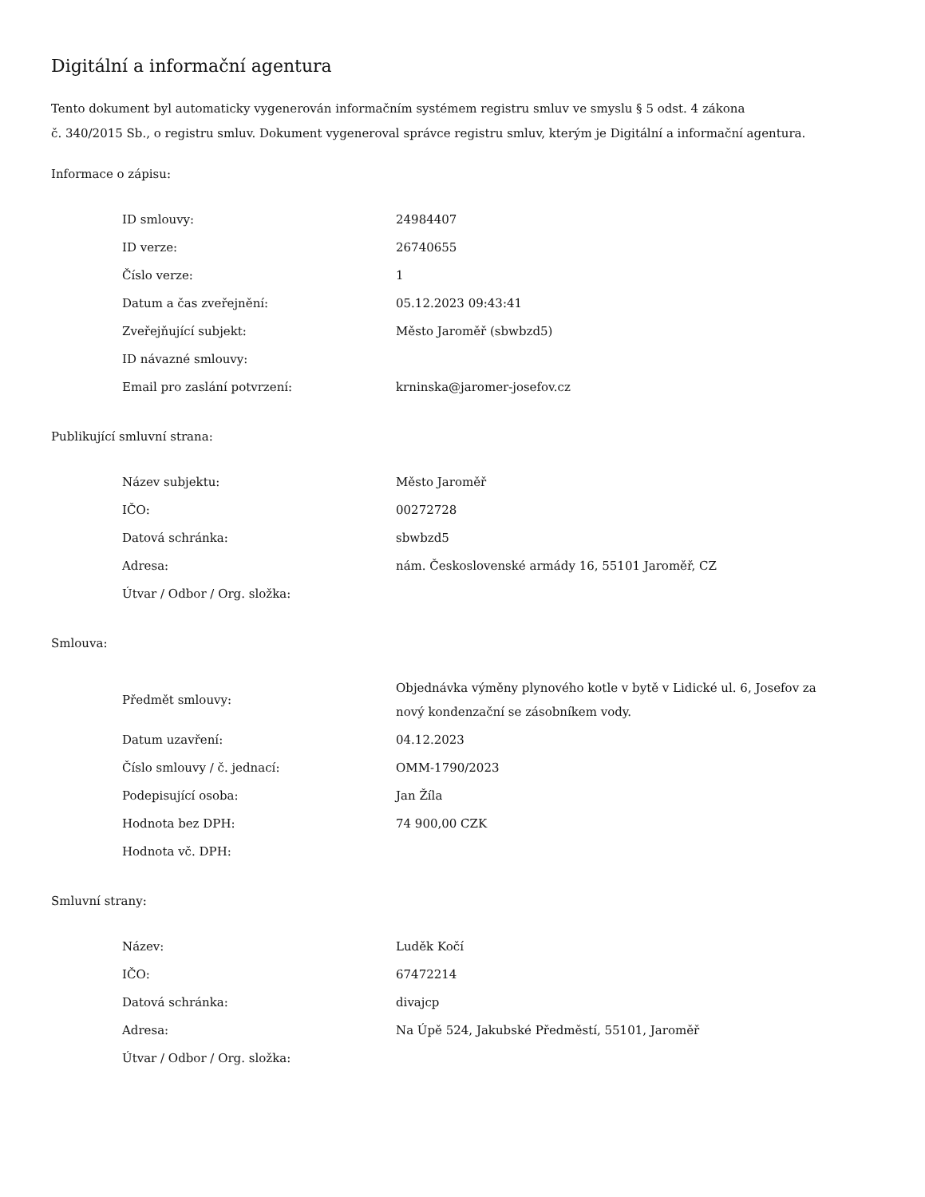Digitální a informační agentura
Tento dokument byl automaticky vygenerován informačním systémem registru smluv ve smyslu § 5 odst. 4 zákona
č. 340/2015 Sb., o registru smluv. Dokument vygeneroval správce registru smluv, kterým je Digitální a informační agentura.
Informace o zápisu:
| ID smlouvy: | 24984407 |
| ID verze: | 26740655 |
| Číslo verze: | 1 |
| Datum a čas zveřejnění: | 05.12.2023 09:43:41 |
| Zveřejňující subjekt: | Město Jaroměř (sbwbzd5) |
| ID návazné smlouvy: | |
| Email pro zaslání potvrzení: | krninska@jaromer-josefov.cz |
Publikující smluvní strana:
| Název subjektu: | Město Jaroměř |
| IČO: | 00272728 |
| Datová schránka: | sbwbzd5 |
| Adresa: | nám. Československé armády 16, 55101 Jaroměř, CZ |
| Útvar / Odbor / Org. složka: | |
Smlouva:
| Předmět smlouvy: | Objednávka výměny plynového kotle v bytě v Lidické ul. 6, Josefov za nový kondenzační se zásobníkem vody. |
| Datum uzavření: | 04.12.2023 |
| Číslo smlouvy / č. jednací: | OMM-1790/2023 |
| Podepisující osoba: | Jan Žíla |
| Hodnota bez DPH: | 74 900,00 CZK |
| Hodnota vč. DPH: | |
Smluvní strany:
| Název: | Luděk Kočí |
| IČO: | 67472214 |
| Datová schránka: | divajcp |
| Adresa: | Na Úpě 524, Jakubské Předměstí, 55101, Jaroměř |
| Útvar / Odbor / Org. složka: | |